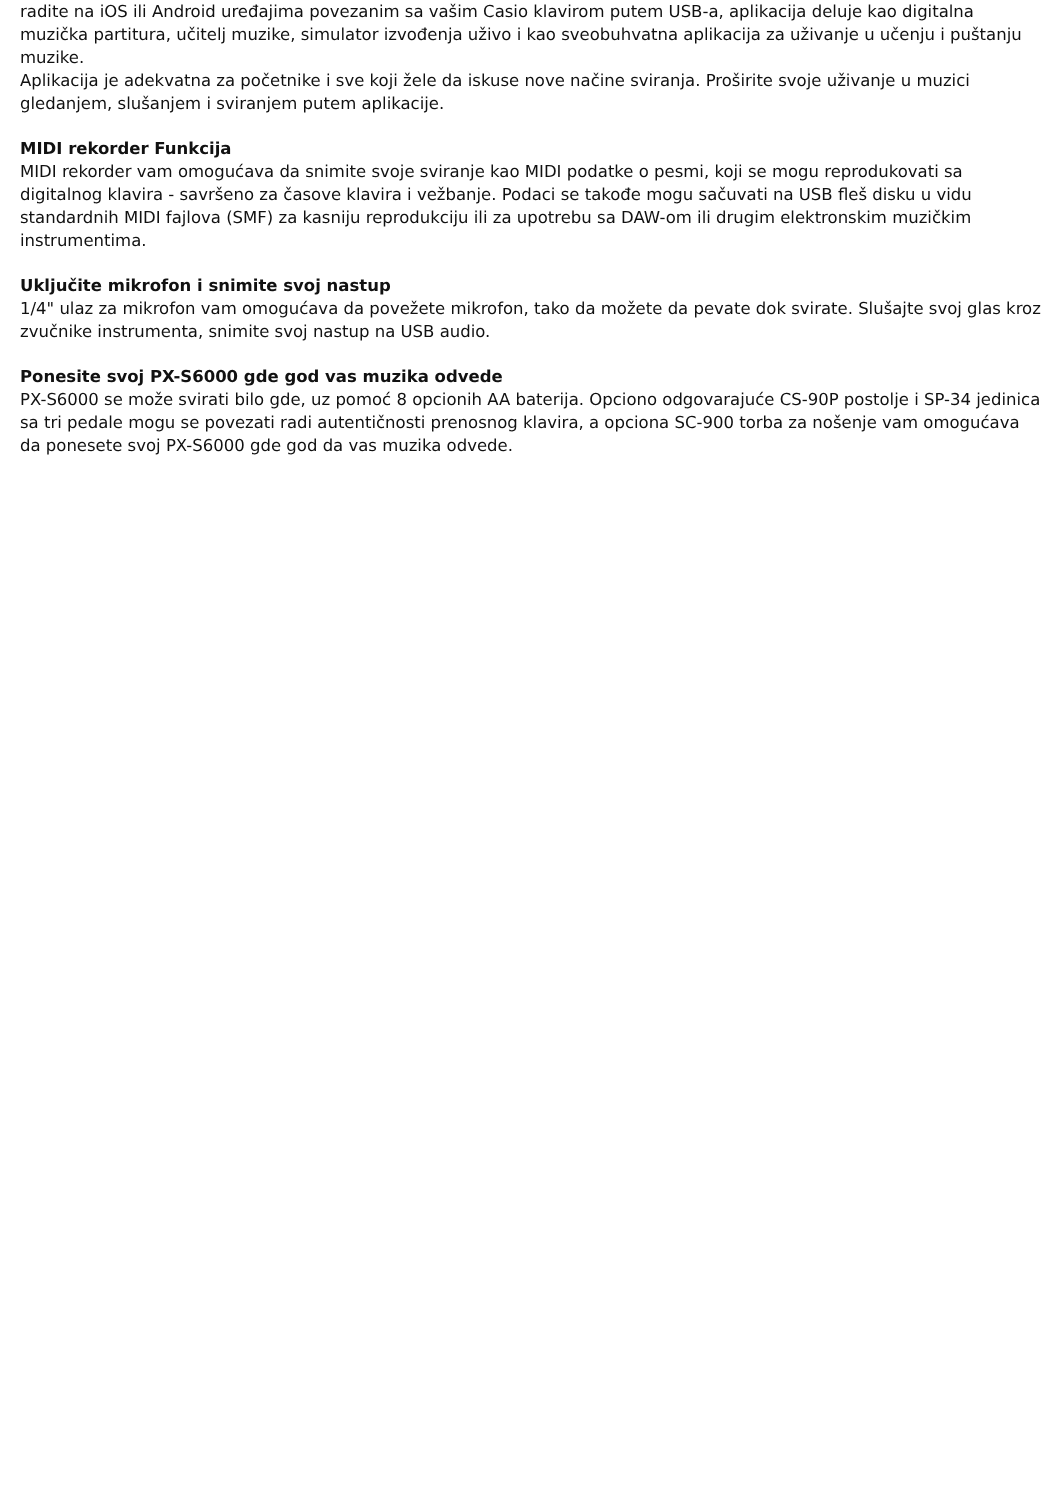radite na iOS ili Android uređajima povezanim sa vašim Casio klavirom putem USB-a, aplikacija deluje kao digitalna muzička partitura, učitelj muzike, simulator izvođenja uživo i kao sveobuhvatna aplikacija za uživanje u učenju i puštanju muzike.
Aplikacija je adekvatna za početnike i sve koji žele da iskuse nove načine sviranja. Proširite svoje uživanje u muzici gledanjem, slušanjem i sviranjem putem aplikacije.
MIDI rekorder Funkcija
MIDI rekorder vam omogućava da snimite svoje sviranje kao MIDI podatke o pesmi, koji se mogu reprodukovati sa digitalnog klavira - savršeno za časove klavira i vežbanje. Podaci se takođe mogu sačuvati na USB fleš disku u vidu standardnih MIDI fajlova (SMF) za kasniju reprodukciju ili za upotrebu sa DAW-om ili drugim elektronskim muzičkim instrumentima.
Uključite mikrofon i snimite svoj nastup
1/4" ulaz za mikrofon vam omogućava da povežete mikrofon, tako da možete da pevate dok svirate. Slušajte svoj glas kroz zvučnike instrumenta, snimite svoj nastup na USB audio.
Ponesite svoj PX-S6000 gde god vas muzika odvede
PX-S6000 se može svirati bilo gde, uz pomoć 8 opcionih AA baterija. Opciono odgovarajuće CS-90P postolje i SP-34 jedinica sa tri pedale mogu se povezati radi autentičnosti prenosnog klavira, a opciona SC-900 torba za nošenje vam omogućava da ponesete svoj PX-S6000 gde god da vas muzika odvede.